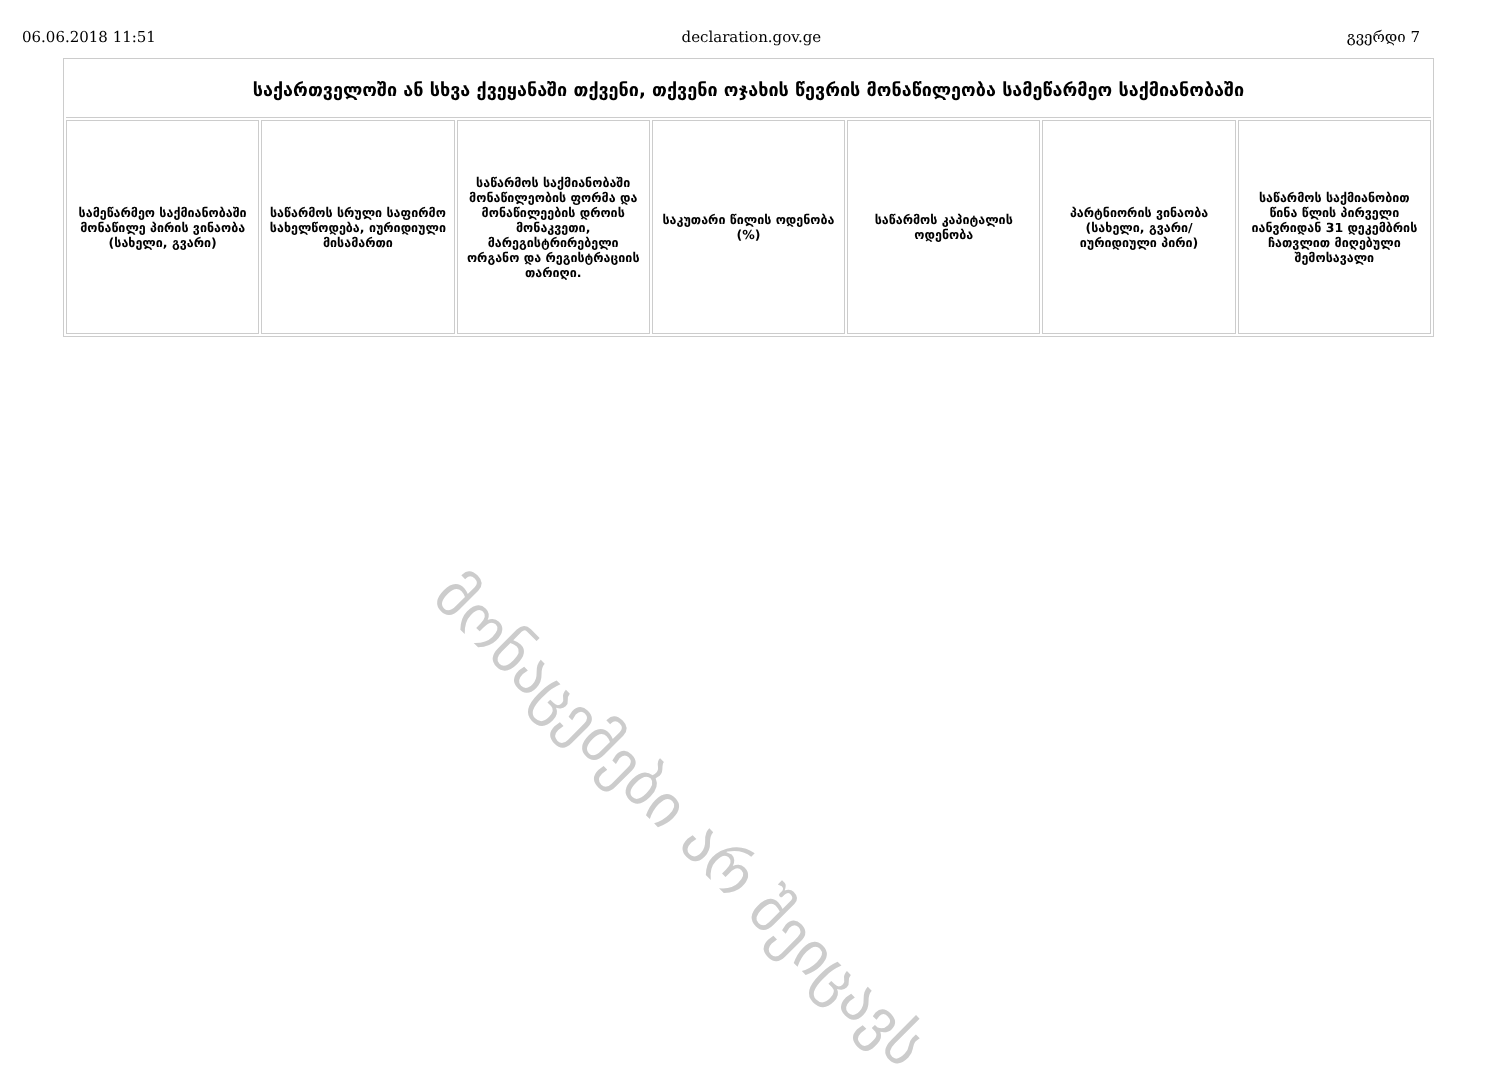06.06.2018 11:51 declaration.gov.ge გვერდი 7
| საქართველოში ან სხვა ქვეყანაში თქვენი, თქვენი ოჯახის წევრის მონაწილეობა სამეწარმეო საქმიანობაში | | | | | | |
| --- | --- | --- | --- | --- | --- | --- |
| სამეწარმეო საქმიანობაში მონაწილე პირის ვინაობა (სახელი, გვარი) | საწარმოს სრული საფირმო სახელწოდება, იურიდიული მისამართი | საწარმოს საქმიანობაში მონაწილეობის ფორმა და მონაწილეების დროის მონაკვეთი, მარეგისტრირებელი ორგანო და რეგისტრაციის თარიღი. | საკუთარი წილის ოდენობა (%) | საწარმოს კაპიტალის ოდენობა | პარტნიორის ვინაობა (სახელი, გვარი/იურიდიული პირი) | საწარმოს საქმიანობით წინა წლის პირველი იანვრიდან 31 დეკემბრის ჩათვლით მიღებული შემოსავალი |
მონაცემები არ შეიცავს